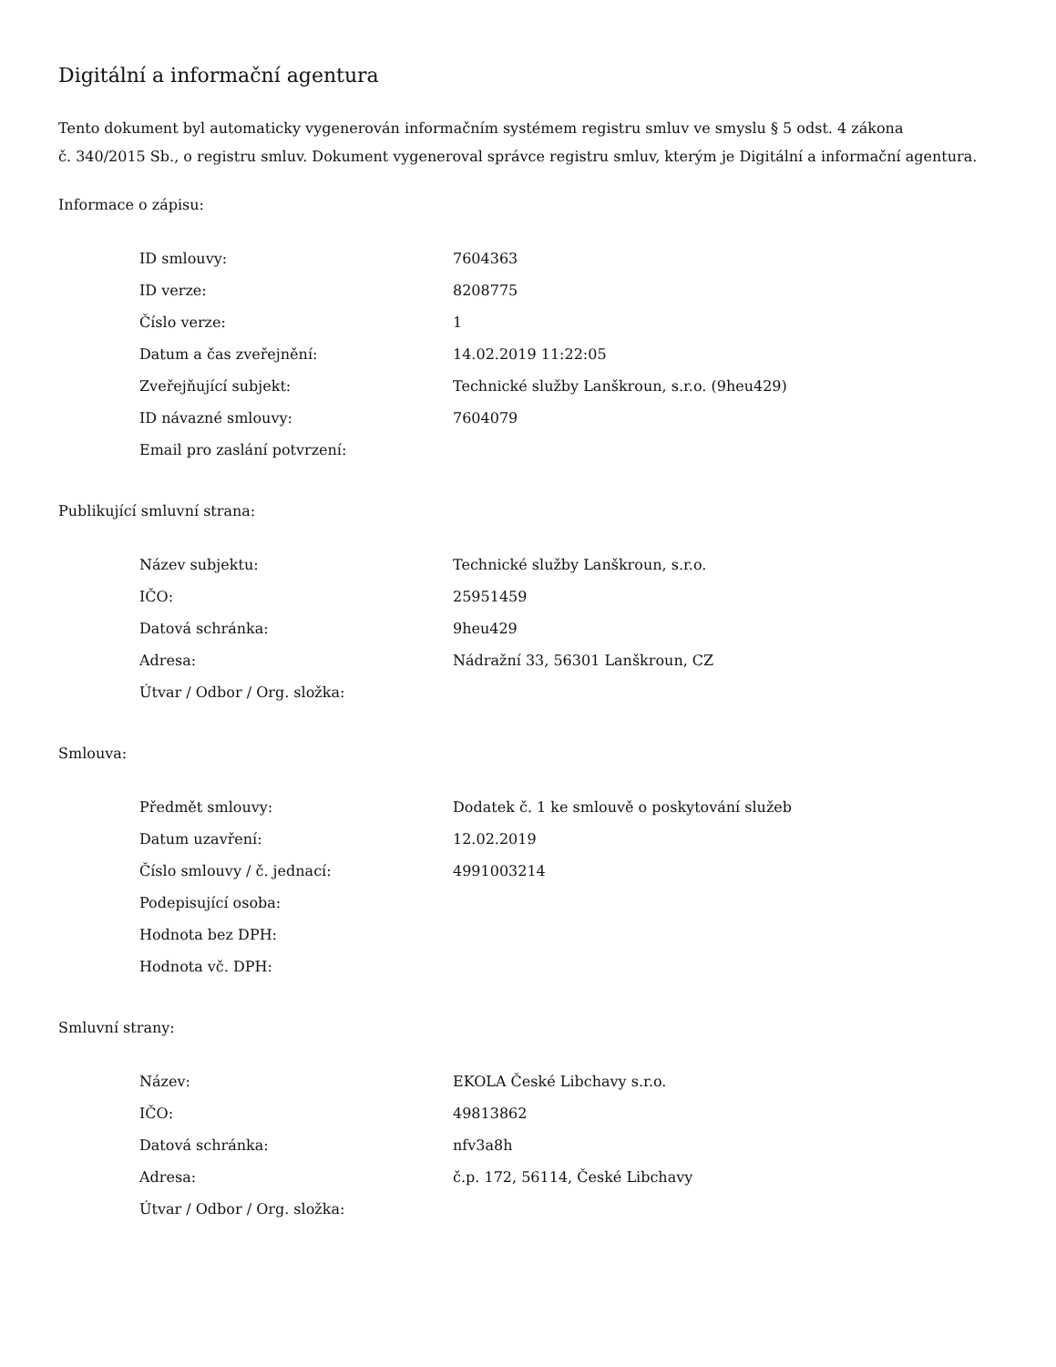Digitální a informační agentura
Tento dokument byl automaticky vygenerován informačním systémem registru smluv ve smyslu § 5 odst. 4 zákona
č. 340/2015 Sb., o registru smluv. Dokument vygeneroval správce registru smluv, kterým je Digitální a informační agentura.
Informace o zápisu:
| ID smlouvy: | 7604363 |
| ID verze: | 8208775 |
| Číslo verze: | 1 |
| Datum a čas zveřejnění: | 14.02.2019 11:22:05 |
| Zveřejňující subjekt: | Technické služby Lanškroun, s.r.o. (9heu429) |
| ID návazné smlouvy: | 7604079 |
| Email pro zaslání potvrzení: | |
Publikující smluvní strana:
| Název subjektu: | Technické služby Lanškroun, s.r.o. |
| IČO: | 25951459 |
| Datová schránka: | 9heu429 |
| Adresa: | Nádražní 33, 56301 Lanškroun, CZ |
| Útvar / Odbor / Org. složka: | |
Smlouva:
| Předmět smlouvy: | Dodatek č. 1 ke smlouvě o poskytování služeb |
| Datum uzavření: | 12.02.2019 |
| Číslo smlouvy / č. jednací: | 4991003214 |
| Podepisující osoba: | |
| Hodnota bez DPH: | |
| Hodnota vč. DPH: | |
Smluvní strany:
| Název: | EKOLA České Libchavy s.r.o. |
| IČO: | 49813862 |
| Datová schránka: | nfv3a8h |
| Adresa: | č.p. 172, 56114, České Libchavy |
| Útvar / Odbor / Org. složka: | |